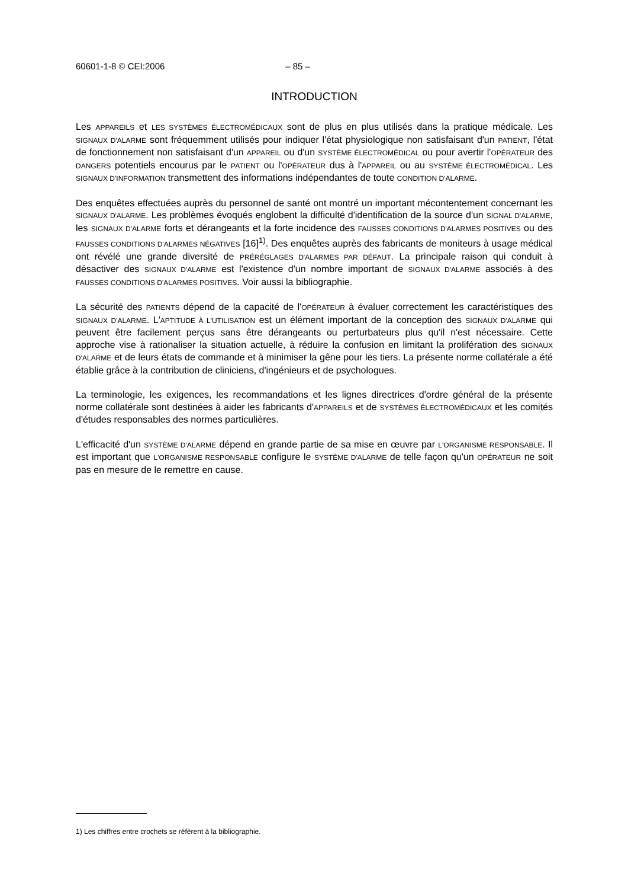60601-1-8 © CEI:2006 – 85 –
INTRODUCTION
Les APPAREILS et LES SYSTÈMES ÉLECTROMÉDICAUX sont de plus en plus utilisés dans la pratique médicale. Les SIGNAUX D'ALARME sont fréquemment utilisés pour indiquer l'état physiologique non satisfaisant d'un PATIENT, l'état de fonctionnement non satisfaisant d'un APPAREIL ou d'un SYSTÈME ÉLECTROMÉDICAL ou pour avertir l'OPÉRATEUR des DANGERS potentiels encourus par le PATIENT ou l'OPÉRATEUR dus à l'APPAREIL ou au SYSTÈME ÉLECTROMÉDICAL. Les SIGNAUX D'INFORMATION transmettent des informations indépendantes de toute CONDITION D'ALARME.
Des enquêtes effectuées auprès du personnel de santé ont montré un important mécontentement concernant les SIGNAUX D'ALARME. Les problèmes évoqués englobent la difficulté d'identification de la source d'un SIGNAL D'ALARME, les SIGNAUX D'ALARME forts et dérangeants et la forte incidence des FAUSSES CONDITIONS D'ALARMES POSITIVES ou des FAUSSES CONDITIONS D'ALARMES NÉGATIVES [16]<sup>1)</sup>. Des enquêtes auprès des fabricants de moniteurs à usage médical ont révélé une grande diversité de PRÉRÉGLAGES D'ALARMES PAR DÉFAUT. La principale raison qui conduit à désactiver des SIGNAUX D'ALARME est l'existence d'un nombre important de SIGNAUX D'ALARME associés à des FAUSSES CONDITIONS D'ALARMES POSITIVES. Voir aussi la bibliographie.
La sécurité des PATIENTS dépend de la capacité de l'OPÉRATEUR à évaluer correctement les caractéristiques des SIGNAUX D'ALARME. L'APTITUDE À L'UTILISATION est un élément important de la conception des SIGNAUX D'ALARME qui peuvent être facilement perçus sans être dérangeants ou perturbateurs plus qu'il n'est nécessaire. Cette approche vise à rationaliser la situation actuelle, à réduire la confusion en limitant la prolifération des SIGNAUX D'ALARME et de leurs états de commande et à minimiser la gêne pour les tiers. La présente norme collatérale a été établie grâce à la contribution de cliniciens, d'ingénieurs et de psychologues.
La terminologie, les exigences, les recommandations et les lignes directrices d'ordre général de la présente norme collatérale sont destinées à aider les fabricants d'APPAREILS et de SYSTÈMES ÉLECTROMÉDICAUX et les comités d'études responsables des normes particulières.
L'efficacité d'un SYSTÈME D'ALARME dépend en grande partie de sa mise en œuvre par L'ORGANISME RESPONSABLE. Il est important que L'ORGANISME RESPONSABLE configure le SYSTÈME D'ALARME de telle façon qu'un OPÉRATEUR ne soit pas en mesure de le remettre en cause.
1) Les chiffres entre crochets se réfèrent à la bibliographie.